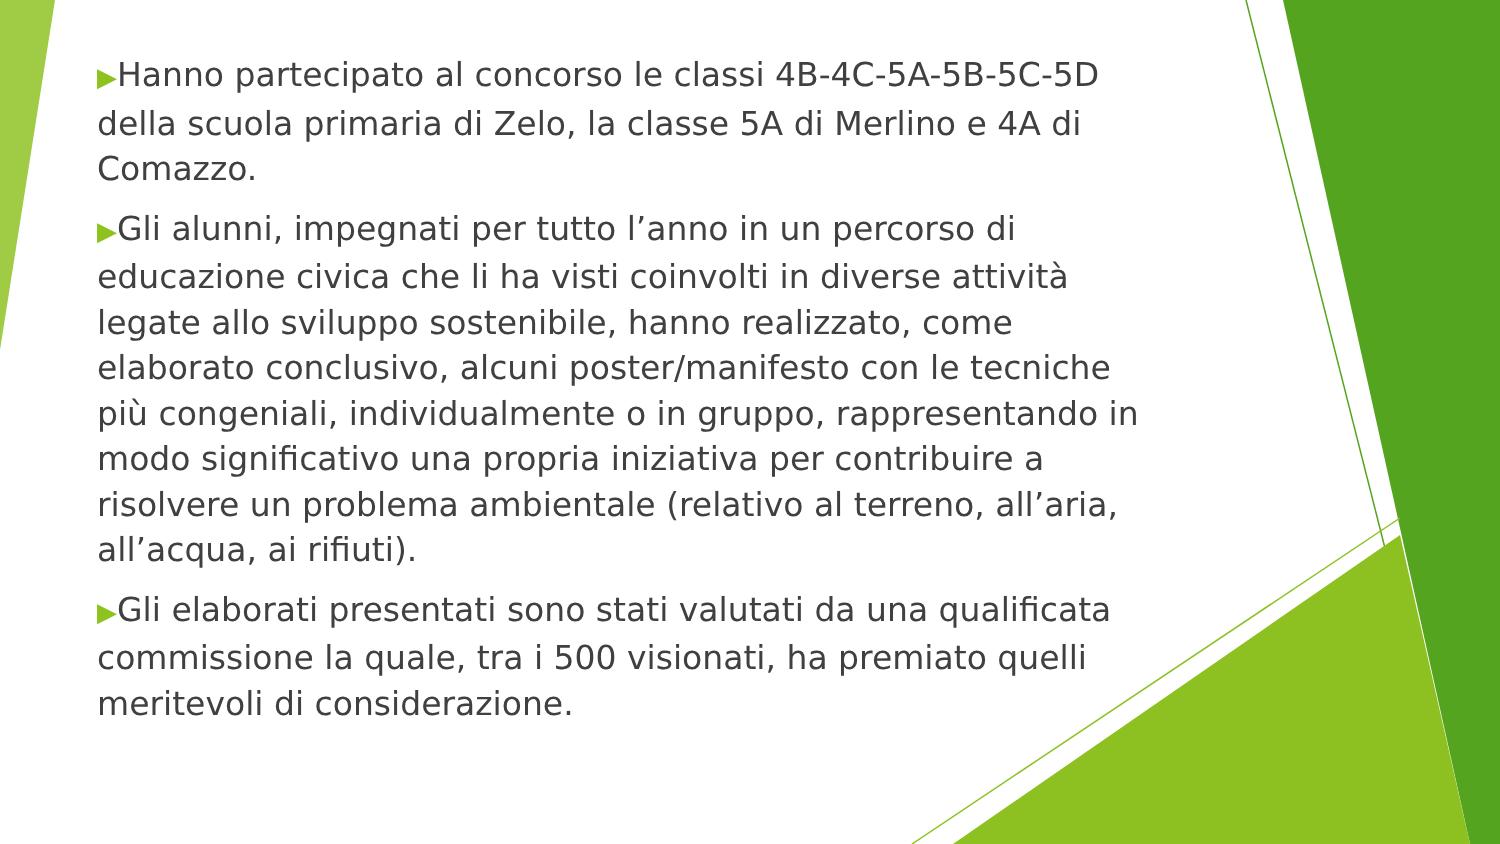▶Hanno partecipato al concorso le classi 4B-4C-5A-5B-5C-5D della scuola primaria di Zelo, la classe 5A di Merlino e 4A di Comazzo.
▶Gli alunni, impegnati per tutto l’anno in un percorso di educazione civica che li ha visti coinvolti in diverse attività legate allo sviluppo sostenibile, hanno realizzato, come elaborato conclusivo, alcuni poster/manifesto con le tecniche più congeniali, individualmente o in gruppo, rappresentando in modo significativo una propria iniziativa per contribuire a risolvere un problema ambientale (relativo al terreno, all’aria, all’acqua, ai rifiuti).
▶Gli elaborati presentati sono stati valutati da una qualificata commissione la quale, tra i 500 visionati, ha premiato quelli meritevoli di considerazione.